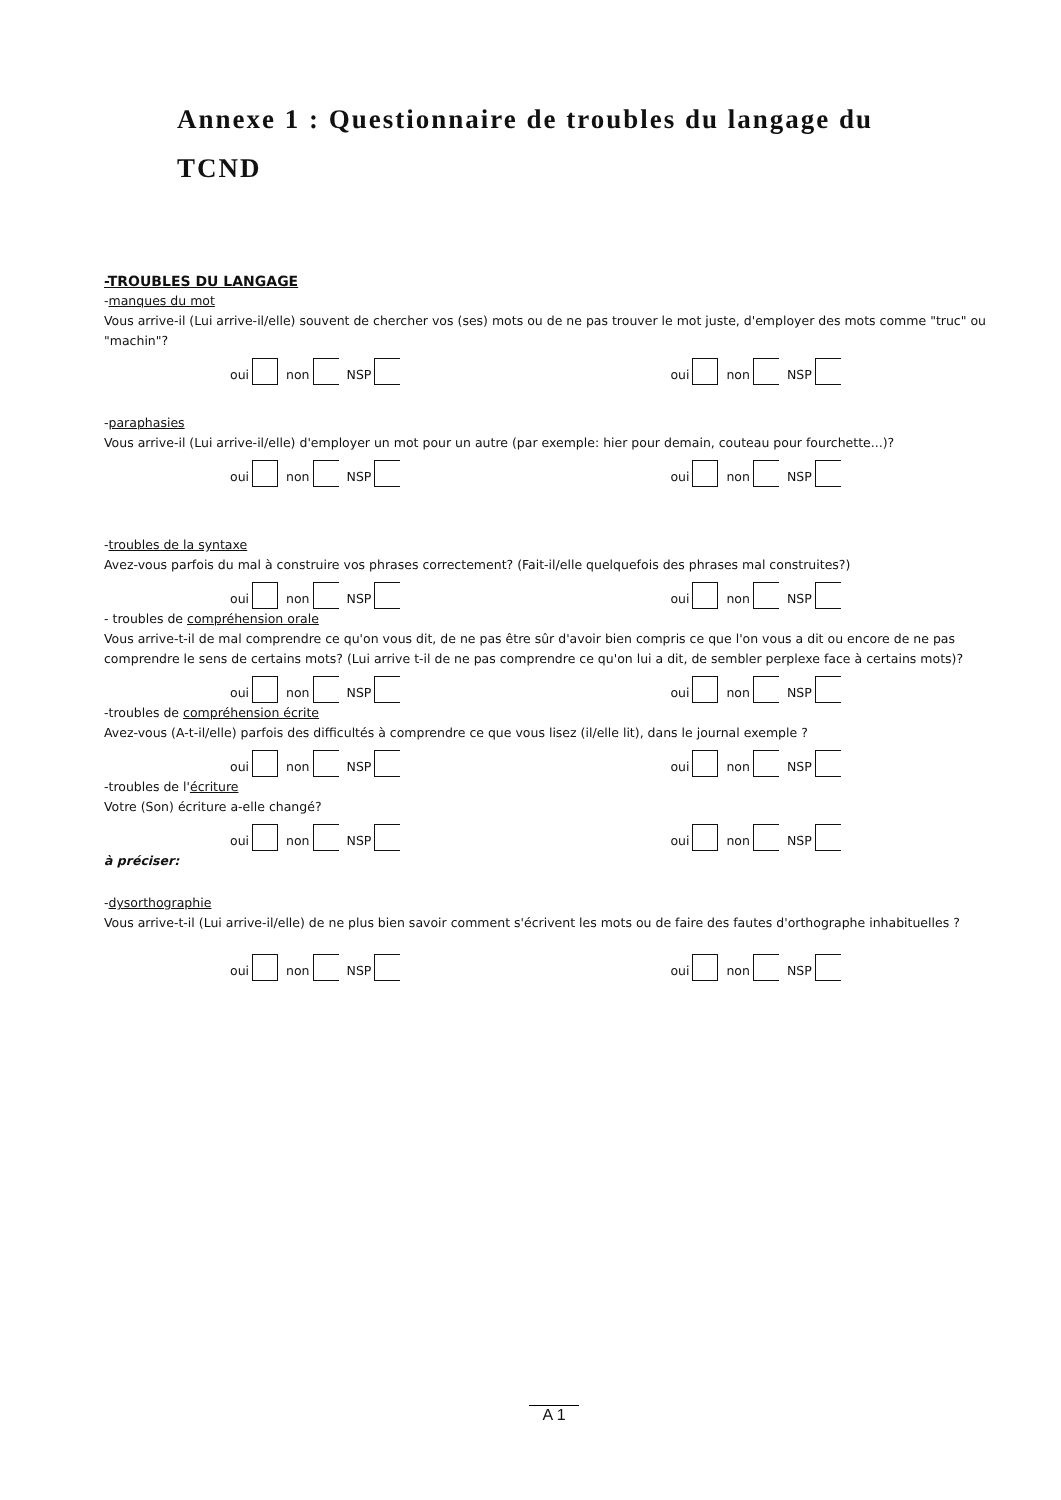Annexe 1 : Questionnaire de troubles du langage du TCND
-TROUBLES DU LANGAGE
-manques du mot
Vous arrive-il (Lui arrive-il/elle) souvent de chercher vos (ses) mots ou de ne pas trouver le mot juste, d'employer des mots comme "truc" ou "machin"?
oui
non
NSP
oui
non
NSP
-paraphasies
Vous arrive-il (Lui arrive-il/elle) d'employer un mot pour un autre (par exemple: hier pour demain, couteau pour fourchette...)?
oui
non
NSP
oui
non
NSP
-troubles de la syntaxe
Avez-vous parfois du mal à construire vos phrases correctement? (Fait-il/elle quelquefois des phrases mal construites?)
oui
non
NSP
oui
non
NSP
- troubles de compréhension orale
Vous arrive-t-il de mal comprendre ce qu'on vous dit, de ne pas être sûr d'avoir bien compris ce que l'on vous a dit ou encore de ne pas comprendre le sens de certains mots? (Lui arrive t-il de ne pas comprendre ce qu'on lui a dit, de sembler perplexe face à certains mots)?
oui
non
NSP
oui
non
NSP
-troubles de compréhension écrite
Avez-vous (A-t-il/elle) parfois des difficultés à comprendre ce que vous lisez (il/elle lit), dans le journal exemple ?
oui
non
NSP
oui
non
NSP
-troubles de l'écriture
Votre (Son) écriture a-elle changé?
oui
non
NSP
oui
non
NSP
à préciser:
-dysorthographie
Vous arrive-t-il (Lui arrive-il/elle) de ne plus bien savoir comment s'écrivent les mots ou de faire des fautes d'orthographe inhabituelles ?
oui
non
NSP
oui
non
NSP
A 1